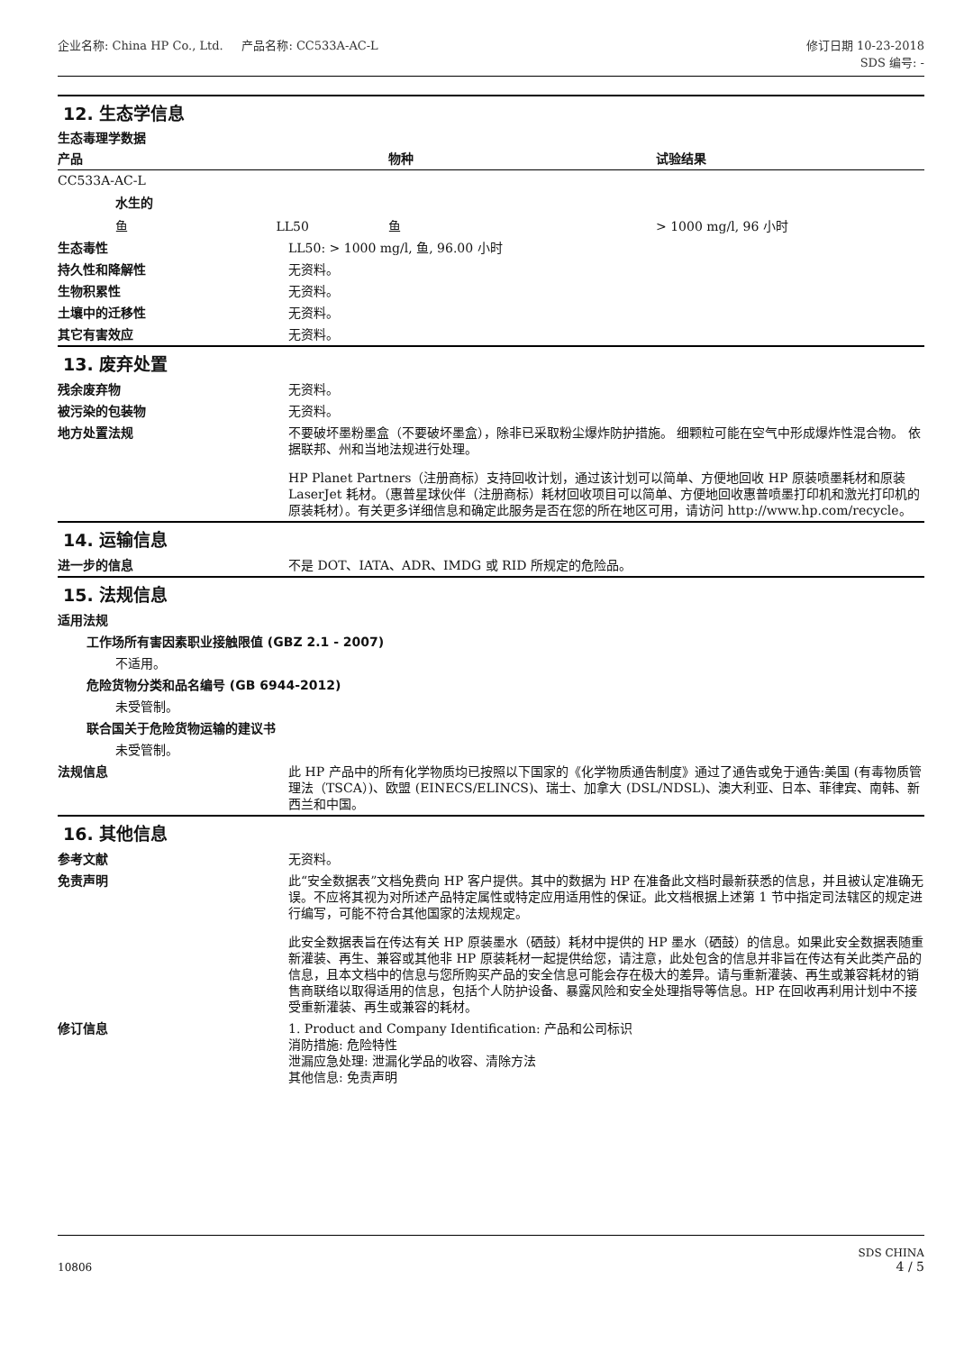企业名称: China HP Co., Ltd. 产品名称: CC533A-AC-L
修订日期 10-23-2018
SDS 编号: -
12. 生态学信息
生态毒理学数据
| 产品 | 物种 | 试验结果 |
| --- | --- | --- |
| CC533A-AC-L | | |
| 水生的 | | |
| 鱼 LL50 | 鱼 | > 1000 mg/l, 96 小时 |
生态毒性 LL50: > 1000 mg/l, 鱼, 96.00 小时
持久性和降解性 无资料。
生物积累性 无资料。
土壤中的迁移性 无资料。
其它有害效应 无资料。
13. 废弃处置
残余废弃物 无资料。
被污染的包装物 无资料。
地方处置法规 不要破坏墨粉墨盒（不要破坏墨盒），除非已采取粉尘爆炸防护措施。 细颗粒可能在空气中形成爆炸性混合物。 依据联邦、州和当地法规进行处理。
HP Planet Partners（注册商标）支持回收计划，通过该计划可以简单、方便地回收 HP 原装喷墨耗材和原装 LaserJet 耗材。（惠普星球伙伴（注册商标）耗材回收项目可以简单、方便地回收惠普喷墨打印机和激光打印机的原装耗材）。有关更多详细信息和确定此服务是否在您的所在地区可用，请访问 http://www.hp.com/recycle。
14. 运输信息
进一步的信息 不是 DOT、IATA、ADR、IMDG 或 RID 所规定的危险品。
15. 法规信息
适用法规
工作场所有害因素职业接触限值 (GBZ 2.1 - 2007)
不适用。
危险货物分类和品名编号 (GB 6944-2012)
未受管制。
联合国关于危险货物运输的建议书
未受管制。
法规信息 此 HP 产品中的所有化学物质均已按照以下国家的《化学物质通告制度》通过了通告或免于通告:美国 (有毒物质管理法（TSCA）)、欧盟 (EINECS/ELINCS)、瑞士、加拿大 (DSL/NDSL)、澳大利亚、日本、菲律宾、南韩、新西兰和中国。
16. 其他信息
参考文献 无资料。
免责声明 此“安全数据表”文档免费向 HP 客户提供。其中的数据为 HP 在准备此文档时最新获悉的信息，并且被认定准确无误。不应将其视为对所述产品特定属性或特定应用适用性的保证。此文档根据上述第 1 节中指定司法辖区的规定进行编写，可能不符合其他国家的法规规定。
此安全数据表旨在传达有关 HP 原装墨水（硒鼓）耗材中提供的 HP 墨水（硒鼓）的信息。如果此安全数据表随重新灌装、再生、兼容或其他非 HP 原装耗材一起提供给您，请注意，此处包含的信息并非旨在传达有关此类产品的信息，且本文档中的信息与您所购买产品的安全信息可能会存在极大的差异。请与重新灌装、再生或兼容耗材的销售商联络以取得适用的信息，包括个人防护设备、暴露风险和安全处理指导等信息。HP 在回收再利用计划中不接受重新灌装、再生或兼容的耗材。
修订信息 1. Product and Company Identification: 产品和公司标识
消防措施: 危险特性
泄漏应急处理: 泄漏化学品的收容、清除方法
其他信息: 免责声明
10806
SDS CHINA
4 / 5